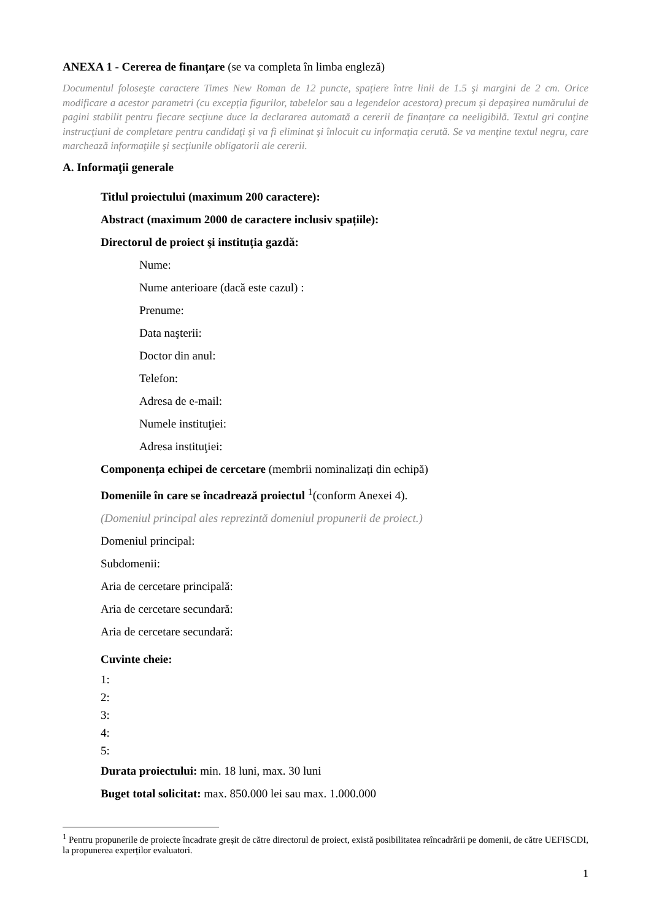ANEXA 1 - Cererea de finanțare (se va completa în limba engleză)
Documentul foloseşte caractere Times New Roman de 12 puncte, spațiere între linii de 1.5 şi margini de 2 cm. Orice modificare a acestor parametri (cu excepția figurilor, tabelelor sau a legendelor acestora) precum și depașirea numărului de pagini stabilit pentru fiecare secțiune duce la declararea automată a cererii de finanțare ca neeligibilă. Textul gri conţine instrucţiuni de completare pentru candidaţi şi va fi eliminat şi înlocuit cu informaţia cerută. Se va menţine textul negru, care marchează informaţiile şi secţiunile obligatorii ale cererii.
A. Informaţii generale
Titlul proiectului (maximum 200 caractere):
Abstract (maximum 2000 de caractere inclusiv spațiile):
Directorul de proiect şi instituția gazdă:
Nume:
Nume anterioare (dacă este cazul) :
Prenume:
Data naşterii:
Doctor din anul:
Telefon:
Adresa de e-mail:
Numele instituţiei:
Adresa instituţiei:
Componența echipei de cercetare (membrii nominalizați din echipă)
Domeniile în care se încadrează proiectul <sup>1</sup>(conform Anexei 4).
(Domeniul principal ales reprezintă domeniul propunerii de proiect.)
Domeniul principal:
Subdomenii:
Aria de cercetare principală:
Aria de cercetare secundară:
Aria de cercetare secundară:
Cuvinte cheie:
1:
2:
3:
4:
5:
Durata proiectului: min. 18 luni, max. 30 luni
Buget total solicitat: max. 850.000 lei sau max. 1.000.000
<sup>1</sup> Pentru propunerile de proiecte încadrate greșit de către directorul de proiect, există posibilitatea reîncadrării pe domenii, de către UEFISCDI, la propunerea experților evaluatori.
1